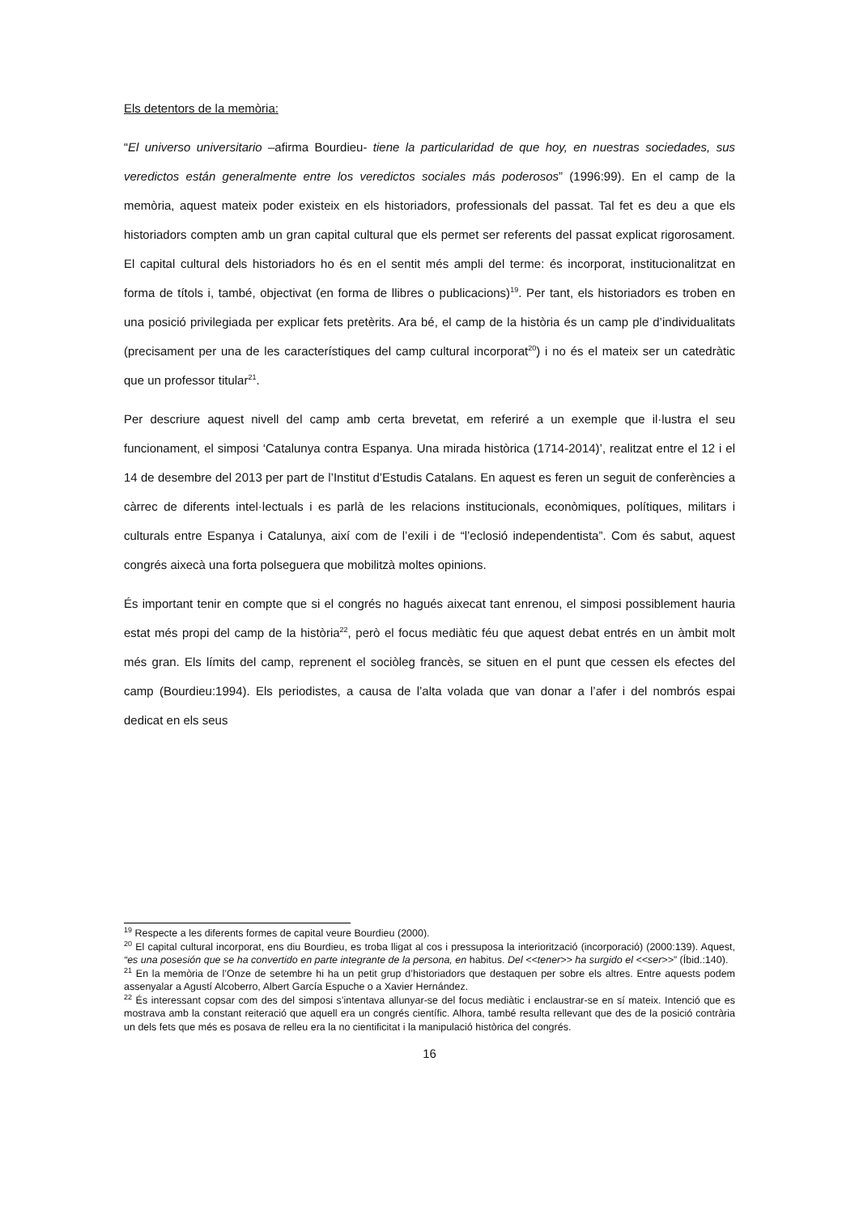Els detentors de la memòria:
“El universo universitario –afirma Bourdieu- tiene la particularidad de que hoy, en nuestras sociedades, sus veredictos están generalmente entre los veredictos sociales más poderosos” (1996:99). En el camp de la memòria, aquest mateix poder existeix en els historiadors, professionals del passat. Tal fet es deu a que els historiadors compten amb un gran capital cultural que els permet ser referents del passat explicat rigorosament. El capital cultural dels historiadors ho és en el sentit més ampli del terme: és incorporat, institucionalitzat en forma de títols i, també, objectivat (en forma de llibres o publicacions)<sup>19</sup>. Per tant, els historiadors es troben en una posició privilegiada per explicar fets pretèrits. Ara bé, el camp de la història és un camp ple d’individualitats (precisament per una de les característiques del camp cultural incorporat<sup>20</sup>) i no és el mateix ser un catedràtic que un professor titular<sup>21</sup>.
Per descriure aquest nivell del camp amb certa brevetat, em referiré a un exemple que il·lustra el seu funcionament, el simposi ‘Catalunya contra Espanya. Una mirada històrica (1714-2014)’, realitzat entre el 12 i el 14 de desembre del 2013 per part de l’Institut d’Estudis Catalans. En aquest es feren un seguit de conferències a càrrec de diferents intel·lectuals i es parlà de les relacions institucionals, econòmiques, polítiques, militars i culturals entre Espanya i Catalunya, així com de l’exili i de “l’eclosió independentista”. Com és sabut, aquest congrés aixecà una forta polseguera que mobilitzà moltes opinions.
És important tenir en compte que si el congrés no hagués aixecat tant enrenou, el simposi possiblement hauria estat més propi del camp de la història<sup>22</sup>, però el focus mediàtic féu que aquest debat entrés en un àmbit molt més gran. Els límits del camp, reprenent el sociòleg francès, se situen en el punt que cessen els efectes del camp (Bourdieu:1994). Els periodistes, a causa de l’alta volada que van donar a l’afer i del nombrós espai dedicat en els seus
<sup>19</sup> Respecte a les diferents formes de capital veure Bourdieu (2000).
<sup>20</sup> El capital cultural incorporat, ens diu Bourdieu, es troba lligat al cos i pressuposa la interiorització (incorporació) (2000:139). Aquest, “es una posesión que se ha convertido en parte integrante de la persona, en habitus. Del <<tener>> ha surgido el <<ser>>” (Íbid.:140).
<sup>21</sup> En la memòria de l’Onze de setembre hi ha un petit grup d’historiadors que destaquen per sobre els altres. Entre aquests podem assenyalar a Agustí Alcoberro, Albert García Espuche o a Xavier Hernández.
<sup>22</sup> És interessant copsar com des del simposi s’intentava allunyar-se del focus mediàtic i enclaustrar-se en sí mateix. Intenció que es mostrava amb la constant reiteració que aquell era un congrés científic. Alhora, també resulta rellevant que des de la posició contrària un dels fets que més es posava de relleu era la no cientificitat i la manipulació històrica del congrés.
16